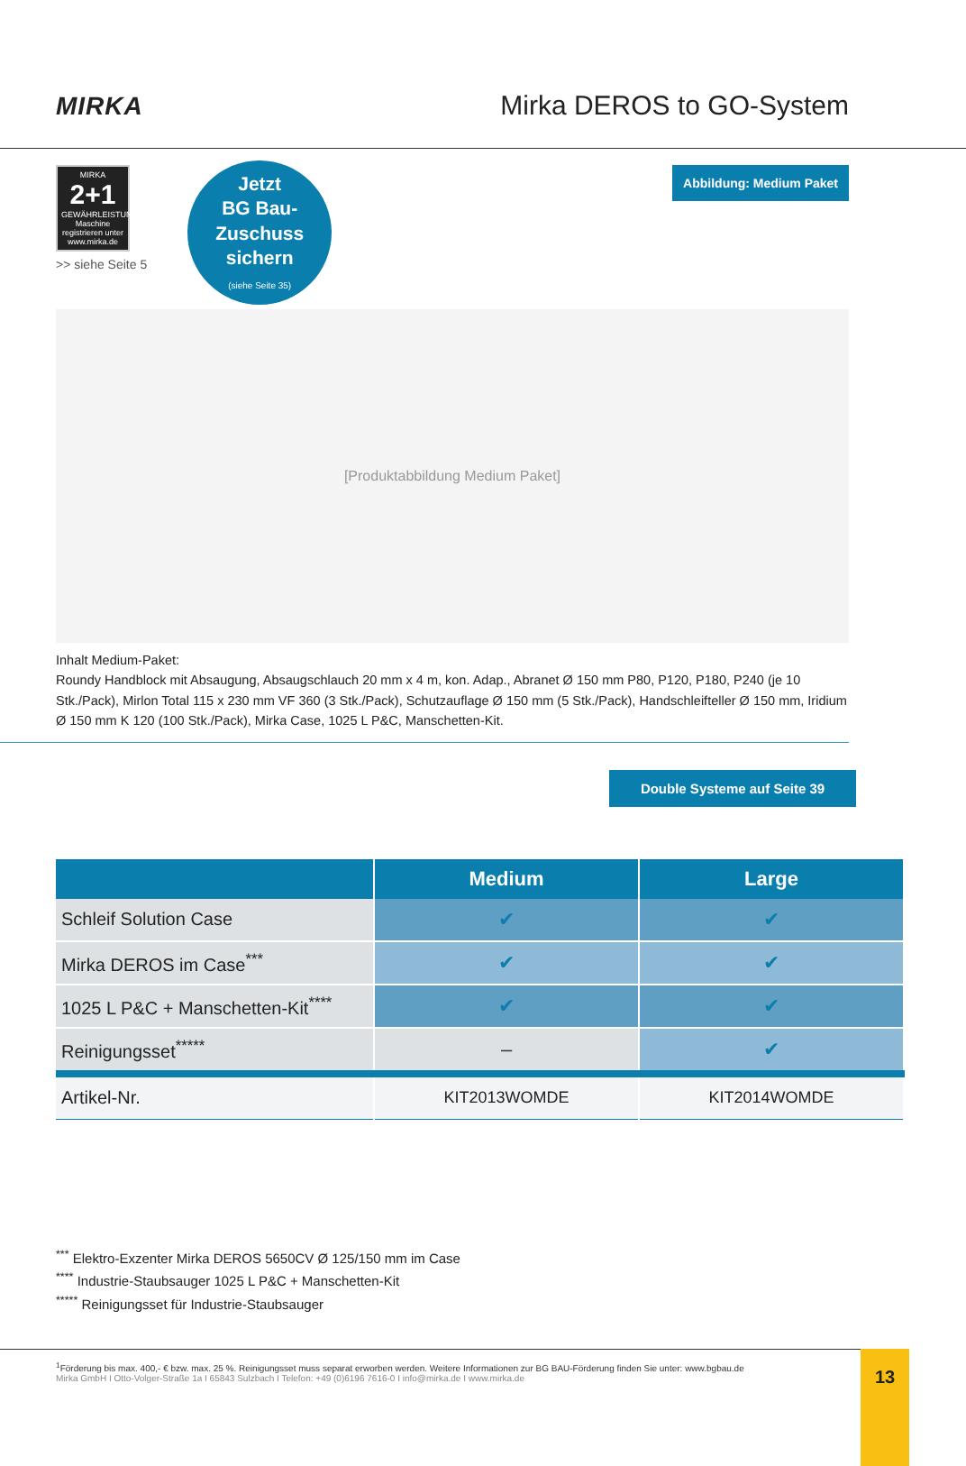MIRKA
Mirka DEROS to GO-System
MIRKA
2+1
GEWÄHRLEISTUNG
Maschine registrieren unter www.mirka.de
>> siehe Seite 5
Jetzt
BG Bau-
Zuschuss
sichern
(siehe Seite 35)
Abbildung: Medium Paket
[Produktabbildung Medium Paket]
Inhalt Medium-Paket:
Roundy Handblock mit Absaugung, Absaugschlauch 20 mm x 4 m, kon. Adap., Abranet Ø 150 mm P80, P120, P180, P240 (je 10 Stk./Pack), Mirlon Total 115 x 230 mm VF 360 (3 Stk./Pack), Schutzauflage Ø 150 mm (5 Stk./Pack), Handschleifteller Ø 150 mm, Iridium Ø 150 mm K 120 (100 Stk./Pack), Mirka Case, 1025 L P&C, Manschetten-Kit.
Double Systeme auf Seite 39
| | Medium | Large |
| --- | --- | --- |
| Schleif Solution Case | ✔ | ✔ |
| Mirka DEROS im Case<sup>***</sup> | ✔ | ✔ |
| 1025 L P&C + Manschetten-Kit<sup>****</sup> | ✔ | ✔ |
| Reinigungsset<sup>*****</sup> | – | ✔ |
| Artikel-Nr. | KIT2013WOMDE | KIT2014WOMDE |
<sup>***</sup> Elektro-Exzenter Mirka DEROS 5650CV Ø 125/150 mm im Case
<sup>****</sup> Industrie-Staubsauger 1025 L P&C + Manschetten-Kit
<sup>*****</sup> Reinigungsset für Industrie-Staubsauger
<sup>1</sup> Förderung bis max. 400,- € bzw. max. 25 %. Reinigungsset muss separat erworben werden. Weitere Informationen zur BG BAU-Förderung finden Sie unter: www.bgbau.de
Mirka GmbH I Otto-Volger-Straße 1a I 65843 Sulzbach I Telefon: +49 (0)6196 7616-0 I info@mirka.de I www.mirka.de
13